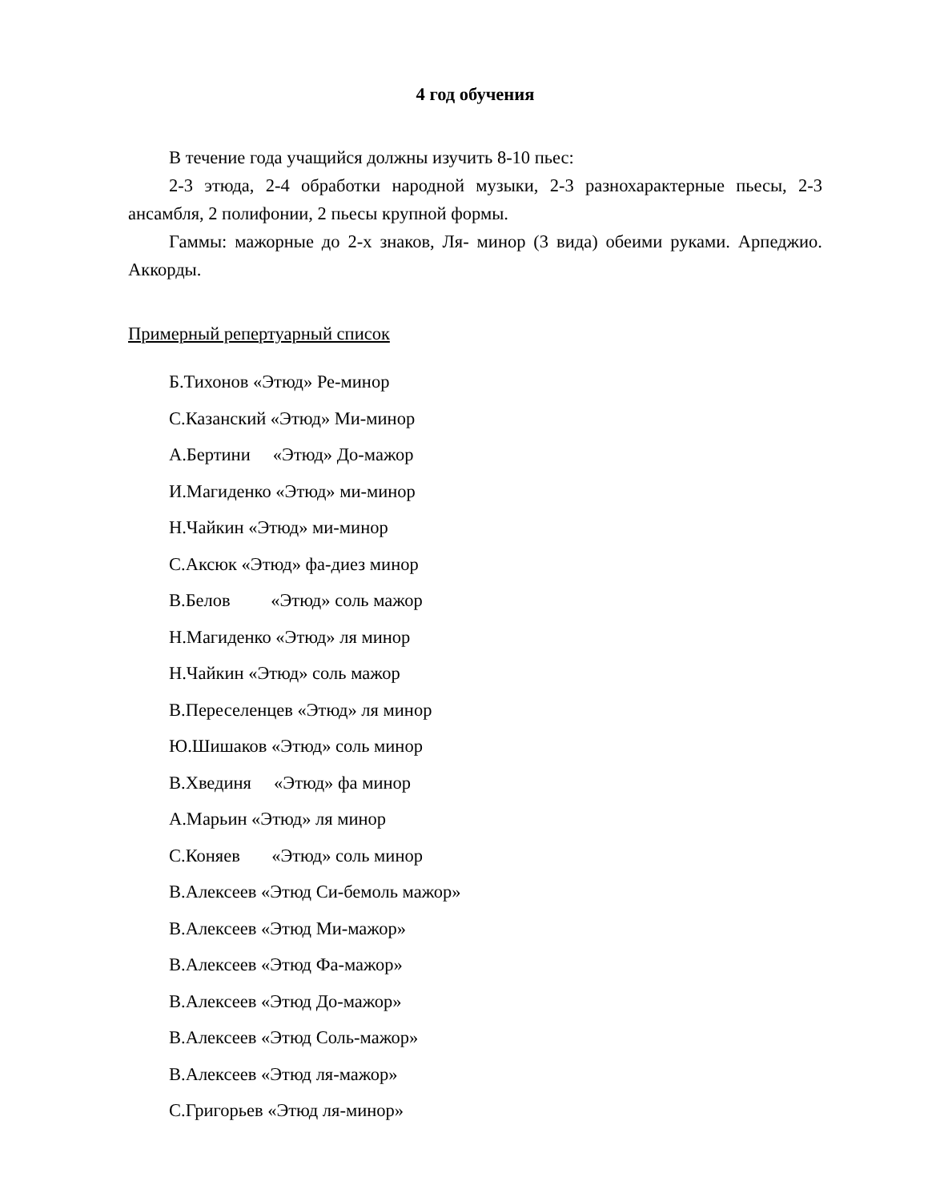4 год обучения
В течение года учащийся должны изучить 8-10 пьес:
2-3 этюда, 2-4 обработки народной музыки, 2-3 разнохарактерные пьесы, 2-3 ансамбля, 2 полифонии, 2 пьесы крупной формы.
Гаммы: мажорные до 2-х знаков, Ля- минор (3 вида) обеими руками. Арпеджио. Аккорды.
Примерный репертуарный список
Б.Тихонов «Этюд» Ре-минор
С.Казанский «Этюд» Ми-минор
А.Бертини «Этюд» До-мажор
И.Магиденко «Этюд» ми-минор
Н.Чайкин «Этюд» ми-минор
С.Аксюк «Этюд» фа-диез минор
В.Белов «Этюд» соль мажор
Н.Магиденко «Этюд» ля минор
Н.Чайкин «Этюд» соль мажор
В.Переселенцев «Этюд» ля минор
Ю.Шишаков «Этюд» соль минор
В.Хвединя «Этюд» фа минор
А.Марьин «Этюд» ля минор
С.Коняев «Этюд» соль минор
В.Алексеев «Этюд Си-бемоль мажор»
В.Алексеев «Этюд Ми-мажор»
В.Алексеев «Этюд Фа-мажор»
В.Алексеев «Этюд До-мажор»
В.Алексеев «Этюд Соль-мажор»
В.Алексеев «Этюд ля-мажор»
С.Григорьев «Этюд ля-минор»